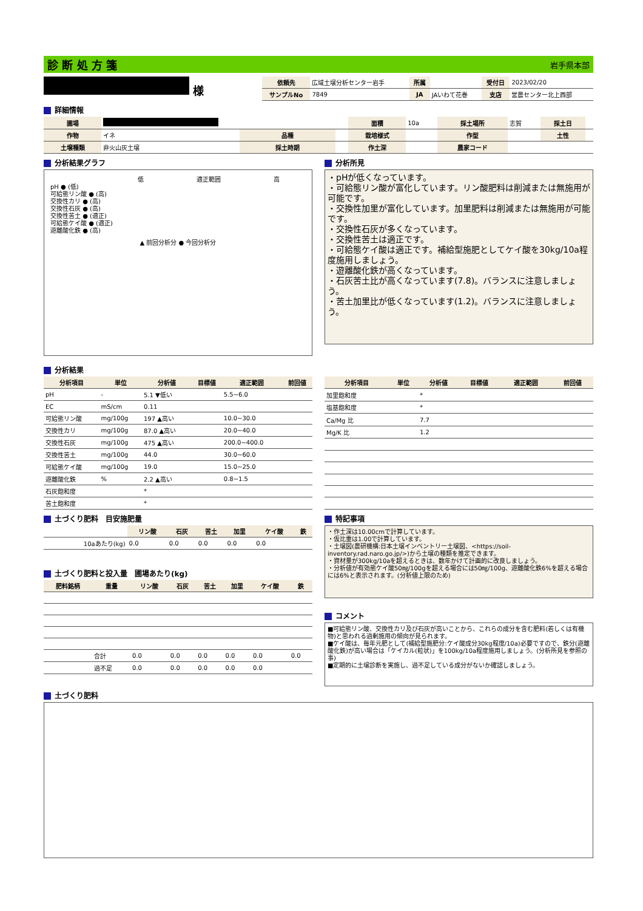診 断 処 方 箋 岩手県本部
様
| 依頼先 | 広域土壌分析センター岩手 | 所属 | | 受付日 | 2023/02/20 |
| サンプルNo | 7849 | JA | JAいわて花巻 | 支店 | 営農センター北上西部 |
詳細情報
| 圃場 | | | | 面積 | 10a | 採土場所 | 志賀 | 採土日 | |
| 作物 | イネ | 品種 | | 栽培様式 | | 作型 | | 土性 | |
| 土壌種類 | 非火山灰土壌 | 採土時期 | | 作土深 | | 農家コード | | | |
分析結果グラフ
低 適正範囲 高
pH ● (低)
可給態リン酸 ● (高)
交換性カリ ● (高)
交換性石灰 ● (高)
交換性苦土 ● (適正)
可給態ケイ酸 ● (適正)
遊離酸化鉄 ● (高)
▲ 前回分析分 ● 今回分析分
分析所見
・pHが低くなっています。
・可給態リン酸が富化しています。リン酸肥料は削減または無施用が可能です。
・交換性加里が富化しています。加里肥料は削減または無施用が可能です。
・交換性石灰が多くなっています。
・交換性苦土は適正です。
・可給態ケイ酸は適正です。補給型施肥としてケイ酸を30kg/10a程度施用しましょう。
・遊離酸化鉄が高くなっています。
・石灰苦土比が高くなっています(7.8)。バランスに注意しましょう。
・苦土加里比が低くなっています(1.2)。バランスに注意しましょう。
分析結果
| 分析項目 | 単位 | 分析値 | 目標値 | 適正範囲 | 前回値 |
| --- | --- | --- | --- | --- | --- |
| pH | - | 5.1 ▼低い | | 5.5~6.0 | |
| EC | mS/cm | 0.11 | | | |
| 可給態リン酸 | mg/100g | 197 ▲高い | | 10.0~30.0 | |
| 交換性カリ | mg/100g | 87.0 ▲高い | | 20.0~40.0 | |
| 交換性石灰 | mg/100g | 475 ▲高い | | 200.0~400.0 | |
| 交換性苦土 | mg/100g | 44.0 | | 30.0~60.0 | |
| 可給態ケイ酸 | mg/100g | 19.0 | | 15.0~25.0 | |
| 遊離酸化鉄 | % | 2.2 ▲高い | | 0.8~1.5 | |
| 石灰飽和度 | | * | | | |
| 苦土飽和度 | | * | | | |
| 分析項目 | 単位 | 分析値 | 目標値 | 適正範囲 | 前回値 |
| --- | --- | --- | --- | --- | --- |
| 加里飽和度 | | * | | | |
| 塩基飽和度 | | * | | | |
| Ca/Mg 比 | | 7.7 | | | |
| Mg/K 比 | | 1.2 | | | |
土づくり肥料　目安施肥量
| | リン酸 | 石灰 | 苦土 | 加里 | ケイ酸 | 鉄 |
| 10aあたり(kg) | 0.0 | 0.0 | 0.0 | 0.0 | 0.0 | |
土づくり肥料と投入量　圃場あたり(kg)
| 肥料銘柄 | 重量 | リン酸 | 石灰 | 苦土 | 加里 | ケイ酸 | 鉄 |
| --- | --- | --- | --- | --- | --- | --- | --- |
| | 合計 | 0.0 | 0.0 | 0.0 | 0.0 | 0.0 | 0.0 |
| | 過不足 | 0.0 | 0.0 | 0.0 | 0.0 | 0.0 | |
特記事項
・作土深は10.00cmで計算しています。
・仮比重は1.00で計算しています。
・土壌図(農研機構:日本土壌インベントリー土壌図、<https://soil-inventory.rad.naro.go.jp/>)から土壌の種類を推定できます。
・資材量が300kg/10aを超えるときは、数年かけて計画的に改良しましょう。
・分析値が有効態ケイ酸50㎎/100gを超える場合には50㎎/100g、遊離酸化鉄6%を超える場合には6%と表示されます。(分析値上限のため)
コメント
■可給態リン酸、交換性カリ及び石灰が高いことから、これらの成分を含む肥料(若しくは有機物)と思われる過剰施用の傾向が見られます。
■ケイ酸は、毎年元肥として(補給型施肥分:ケイ酸成分30kg程度/10a)必要ですので、鉄分(遊離酸化鉄)が高い場合は「ケイカル(粒状)」を100kg/10a程度施用しましょう。(分析所見を参照の事)
■定期的に土壌診断を実施し、過不足している成分がないか確認しましょう。
土づくり肥料